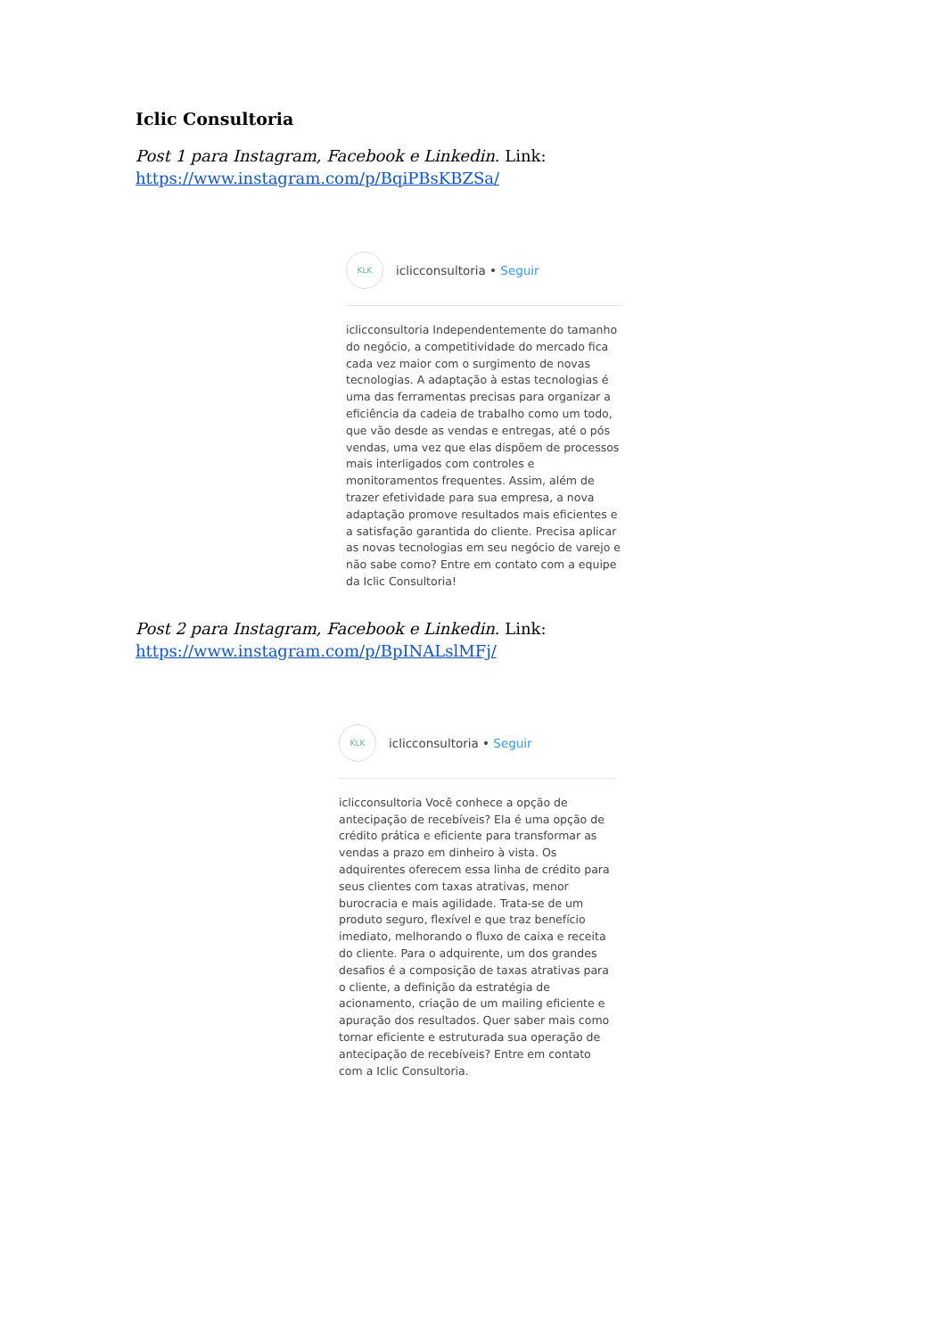Iclic Consultoria
Post 1 para Instagram, Facebook e Linkedin. Link:
https://www.instagram.com/p/BqiPBsKBZSa/
KLK
iclicconsultoria • Seguir
iclicconsultoria Independentemente do tamanho do negócio, a competitividade do mercado fica cada vez maior com o surgimento de novas tecnologias. A adaptação à estas tecnologias é uma das ferramentas precisas para organizar a eficiência da cadeia de trabalho como um todo, que vão desde as vendas e entregas, até o pós vendas, uma vez que elas dispõem de processos mais interligados com controles e monitoramentos frequentes. Assim, além de trazer efetividade para sua empresa, a nova adaptação promove resultados mais eficientes e a satisfação garantida do cliente. Precisa aplicar as novas tecnologias em seu negócio de varejo e não sabe como? Entre em contato com a equipe da Iclic Consultoria!
Post 2 para Instagram, Facebook e Linkedin. Link:
https://www.instagram.com/p/BpINALslMFj/
KLK
iclicconsultoria • Seguir
iclicconsultoria Você conhece a opção de antecipação de recebíveis? Ela é uma opção de crédito prática e eficiente para transformar as vendas a prazo em dinheiro à vista. Os adquirentes oferecem essa linha de crédito para seus clientes com taxas atrativas, menor burocracia e mais agilidade. Trata-se de um produto seguro, flexível e que traz benefício imediato, melhorando o fluxo de caixa e receita do cliente. Para o adquirente, um dos grandes desafios é a composição de taxas atrativas para o cliente, a definição da estratégia de acionamento, criação de um mailing eficiente e apuração dos resultados. Quer saber mais como tornar eficiente e estruturada sua operação de antecipação de recebíveis? Entre em contato com a Iclic Consultoria.